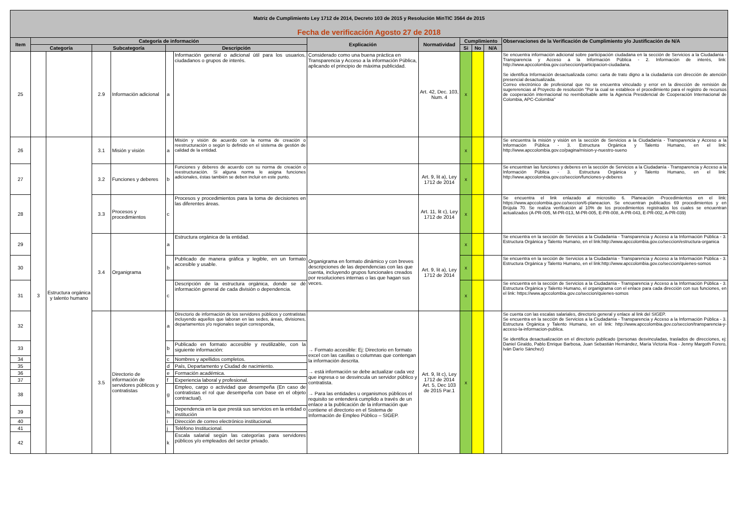Matriz de Cumplimiento Ley 1712 de 2014, Decreto 103 de 2015 y Resolución MinTIC 3564 de 2015
Fecha de verificación Agosto 27 de 2018
| Item | Categoría de información | | | | | | Explicación | Normatividad | Cumplimiento | | | Observaciones de la Verificación de Cumplimiento y/o Justificación de N/A |
| --- | --- | --- | --- | --- | --- | --- | --- | --- | --- | --- | --- | --- |
| | Categoría | | Subcategoría | | Descripción | | | | Si | No | N/A | |
| 25 | | | 2.9 | Información adicional | a | Información general o adicional útil para los usuarios, ciudadanos o grupos de interés. | Considerado como una buena práctica en Transparencia y Acceso a la información Pública, aplicando el principio de máxima publicidad. | Art. 42, Dec. 103, Num. 4 | x | | | Se encuentra información adicional sobre participación ciudadana en la sección de Servicios a la Ciudadanía - Transparencia y Acceso a la Información Pública - 2. Información de interés, link: http://www.apccolombia.gov.co/seccion/participacion-ciudadana. Se identifica Información desactualizada como: carta de trato digno a la ciudadanía con dirección de atención presencial desactualizada. Correo electrónico de profesional que no se encuentra vinculado y error en la dirección de remisión de sugererencias al Proyecto de resolución "Por la cual se establece el procedimiento para el registro de recursos de cooperación internacional no reembolsable ante la Agencia Presidencial de Cooperación Internacional de Colombia, APC-Colombia" |
| 26 | 3 | Estructura orgánica y talento humano | 3.1 | Misión y visión | a | Misión y visión de acuerdo con la norma de creación o reestructuración o según lo definido en el sistema de gestión de calidad de la entidad. | | | x | | | Se encuentra la misión y visión en la sección de Servicios a la Ciudadanía - Transparencia y Acceso a la Información Pública - 3. Estructura Orgánica y Talento Humano, en el link: http://www.apccolombia.gov.co/pagina/mision-y-nuestro-sueno |
| 27 | | | 3.2 | Funciones y deberes | b | Funciones y deberes de acuerdo con su norma de creación o reestructuración. Si alguna norma le asigna funciones adicionales, éstas también se deben incluir en este punto. | | Art. 9, lit a), Ley 1712 de 2014 | x | | | Se encuentran las funciones y deberes en la sección de Servicios a la Ciudadanía - Transparencia y Acceso a la Información Pública - 3. Estructura Orgánica y Talento Humano, en el link: http://www.apccolombia.gov.co/seccion/funciones-y-deberes |
| 28 | | | 3.3 | Procesos y procedimientos | c | Procesos y procedimientos para la toma de decisiones en las diferentes áreas. | | Art. 11, lit c), Ley 1712 de 2014 | x | | | Se encuentra el link enlazado al micrositio 6. Planeación -Procedimientos en el link: https://www.apccolombia.gov.co/seccion/6-planeacion. Se encuentran publicados 69 procedimientos y en Brújula 70. Se realiza verificación al 10% de los procedimientos registrados los cuales se encuentran actualizados (A-PR-005, M-PR-013, M-PR-005, E-PR-008, A-PR-043, E-PR-002, A-PR-039) |
| 29 | | | 3.4 | Organigrama | a | Estructura orgánica de la entidad. | Organigrama en formato dinámico y con breves descripciones de las dependencias con las que cuenta, incluyendo grupos funcionales creados por resoluciones internas o las que hagan sus veces. | Art. 9, lit a), Ley 1712 de 2014 | x | | | Se encuentra en la sección de Servicios a la Ciudadanía - Transparencia y Acceso a la Información Pública - 3. Estructura Orgánica y Talento Humano, en el link:http://www.apccolombia.gov.co/seccion/estructura-organica |
| 30 | | | | | b | Publicado de manera gráfica y legible, en un formato accesible y usable. | | | x | | | Se encuentra en la sección de Servicios a la Ciudadanía - Transparencia y Acceso a la Información Pública - 3. Estructura Orgánica y Talento Humano, en el link:http://www.apccolombia.gov.co/seccion/quienes-somos |
| 31 | | | | | c | Descripción de la estructura orgánica, donde se dé información general de cada división o dependencia. | | | x | | | Se encuentra en la sección de Servicios a la Ciudadanía - Transparencia y Acceso a la Información Pública - 3. Estructura Orgánica y Talento Humano, el organigrama con el enlace para cada dirección con sus funciones, en el link: https://www.apccolombia.gov.co/seccion/quienes-somos |
| 32 | | | 3.5 | Directorio de información de servidores públicos y contratistas | a | Directorio de información de los servidores públicos y contratistas incluyendo aquellos que laboran en las sedes, áreas, divisiones, departamentos y/o regionales según corresponda, | → Formato accesible: Ej: Directorio en formato excel con las casillas o columnas que contengan la información descrita. → está información se debe actualizar cada vez que ingresa o se desvincula un servidor público y contratista. → Para las entidades u organismos públicos el requisito se entenderá cumplido a través de un enlace a la publicación de la información que contiene el directorio en el Sistema de Información de Empleo Público – SIGEP. | Art. 9, lit c), Ley 1712 de 2014 Art. 5, Dec 103 de 2015 Par.1 | x | | | Se cuenta con las escalas salariales, directorio general y enlace al link del SIGEP. Se encuentra en la sección de Servicios a la Ciudadanía - Transparencia y Acceso a la Información Pública - 3. Estructura Orgánica y Talento Humano, en el link: http://www.apccolombia.gov.co/seccion/transparencia-y-acceso-la-informacion-publica. Se identifica desactualización en el directorio publicado (personas desvinculadas, traslados de direcciones, ej: Daniel Giraldo, Pablo Enrique Barbosa, Juan Sebastián Hernández, María Victoria Roa - Jenny Margoth Forero, Iván Darío Sánchez) |
| 33 | | | | | b | Publicado en formato accesible y reutilizable, con la siguiente información: | | | | | | |
| 34 | | | | | c | Nombres y apellidos completos. | | | | | | |
| 35 | | | | | d | País, Departamento y Ciudad de nacimiento. | | | | | | |
| 36 | | | | | e | Formación académica. | | | | | | |
| 37 | | | | | f | Experiencia laboral y profesional. | | | | | | |
| 38 | | | | | g | Empleo, cargo o actividad que desempeña (En caso de contratistas el rol que desempeña con base en el objeto contractual). | | | | | | |
| 39 | | | | | h | Dependencia en la que prestá sus servicios en la entidad o institución | | | | | | |
| 40 | | | | | i | Dirección de correo electrónico institucional. | | | | | | |
| 41 | | | | | j | Teléfono Institucional. | | | | | | |
| 42 | | | | | k | Escala salarial según las categorías para servidores públicos y/o empleados del sector privado. | | | | | | |